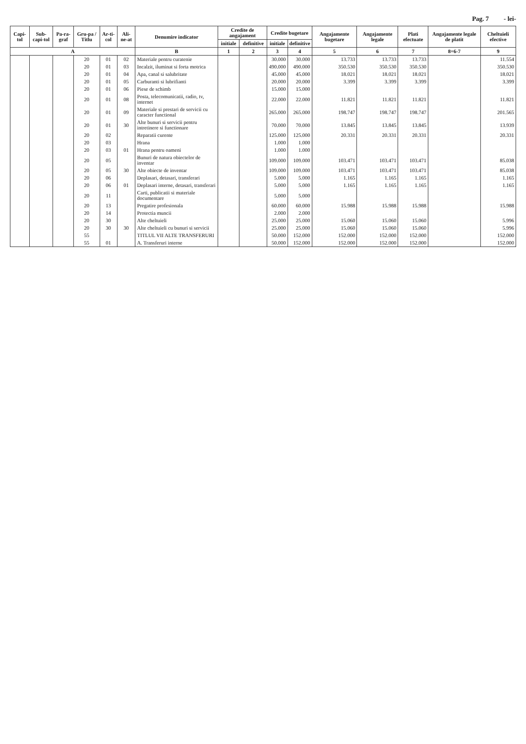Pag. 7 - lei-
| Capi-tol | Sub-capi-tol | Pa-ra-graf | Gru-pa / Titlu | Ar-ti-col | Ali-ne-at | Denumire indicator | Credite de angajament | | Credite bugetare | | Angajamente bugetare | Angajamente legale | Plati efectuate | Angajamente legale de platit | Cheltuieli efective |
| --- | --- | --- | --- | --- | --- | --- | --- | --- | --- | --- | --- | --- | --- | --- | --- |
| | | | | | | | initiale | definitive | initiale | definitive | | | | | |
| A | | | | | | B | 1 | 2 | 3 | 4 | 5 | 6 | 7 | 8=6-7 | 9 |
| | | | 20 | 01 | 02 | Materiale pentru curatenie | | | 30.000 | 30.000 | 13.733 | 13.733 | 13.733 | | 11.554 |
| | | | 20 | 01 | 03 | Incalzit, iluminat si forta motrica | | | 490.000 | 490.000 | 350.530 | 350.530 | 350.530 | | 350.530 |
| | | | 20 | 01 | 04 | Apa, canal si salubritate | | | 45.000 | 45.000 | 18.021 | 18.021 | 18.021 | | 18.021 |
| | | | 20 | 01 | 05 | Carburanti si lubrifianti | | | 20.000 | 20.000 | 3.399 | 3.399 | 3.399 | | 3.399 |
| | | | 20 | 01 | 06 | Piese de schimb | | | 15.000 | 15.000 | | | | | |
| | | | 20 | 01 | 08 | Posta, telecomunicatii, radio, tv, internet | | | 22.000 | 22.000 | 11.821 | 11.821 | 11.821 | | 11.821 |
| | | | 20 | 01 | 09 | Materiale si prestari de servicii cu caracter functional | | | 265.000 | 265.000 | 198.747 | 198.747 | 198.747 | | 201.565 |
| | | | 20 | 01 | 30 | Alte bunuri si servicii pentru intretinere si functionare | | | 70.000 | 70.000 | 13.845 | 13.845 | 13.845 | | 13.939 |
| | | | 20 | 02 | | Reparatii curente | | | 125.000 | 125.000 | 20.331 | 20.331 | 20.331 | | 20.331 |
| | | | 20 | 03 | | Hrana | | | 1.000 | 1.000 | | | | | |
| | | | 20 | 03 | 01 | Hrana pentru oameni | | | 1.000 | 1.000 | | | | | |
| | | | 20 | 05 | | Bunuri de natura obiectelor de inventar | | | 109.000 | 109.000 | 103.471 | 103.471 | 103.471 | | 85.038 |
| | | | 20 | 05 | 30 | Alte obiecte de inventar | | | 109.000 | 109.000 | 103.471 | 103.471 | 103.471 | | 85.038 |
| | | | 20 | 06 | | Deplasari, detasari, transferari | | | 5.000 | 5.000 | 1.165 | 1.165 | 1.165 | | 1.165 |
| | | | 20 | 06 | 01 | Deplasari interne, detasari, transferari | | | 5.000 | 5.000 | 1.165 | 1.165 | 1.165 | | 1.165 |
| | | | 20 | 11 | | Carti, publicatii si materiale documentare | | | 5.000 | 5.000 | | | | | |
| | | | 20 | 13 | | Pregatire profesionala | | | 60.000 | 60.000 | 15.988 | 15.988 | 15.988 | | 15.988 |
| | | | 20 | 14 | | Protectia muncii | | | 2.000 | 2.000 | | | | | |
| | | | 20 | 30 | | Alte cheltuieli | | | 25.000 | 25.000 | 15.060 | 15.060 | 15.060 | | 5.996 |
| | | | 20 | 30 | 30 | Alte cheltuieli cu bunuri si servicii | | | 25.000 | 25.000 | 15.060 | 15.060 | 15.060 | | 5.996 |
| | | | 55 | | | TITLUL VII ALTE TRANSFERURI | | | 50.000 | 152.000 | 152.000 | 152.000 | 152.000 | | 152.000 |
| | | | 55 | 01 | | A. Transferuri interne | | | 50.000 | 152.000 | 152.000 | 152.000 | 152.000 | | 152.000 |